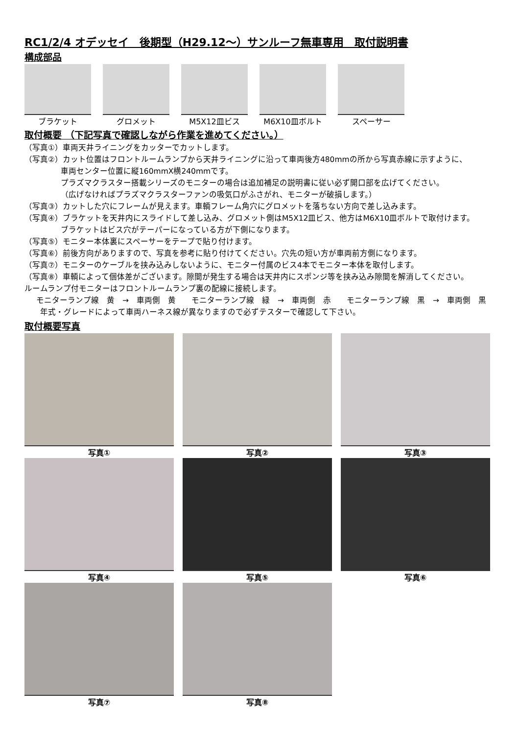RC1/2/4 オデッセイ　後期型（H29.12～）サンルーフ無車専用　取付説明書
構成部品
ブラケット グロメット M5X12皿ビス M6X10皿ボルト スペーサー
取付概要 （下記写真で確認しながら作業を進めてください。）
（写真①）車両天井ライニングをカッターでカットします。
（写真②）カット位置はフロントルームランプから天井ライニングに沿って車両後方480mmの所から写真赤線に示すように、
車両センター位置に縦160mmX横240mmです。
プラズマクラスター搭載シリーズのモニターの場合は追加補足の説明書に従い必ず開口部を広げてください。
（広げなければプラズマクラスターファンの吸気口がふさがれ、モニターが破損します。）
（写真③）カットした穴にフレームが見えます。車輌フレーム角穴にグロメットを落ちない方向で差し込みます。
（写真④）ブラケットを天井内にスライドして差し込み、グロメット側はM5X12皿ビス、他方はM6X10皿ボルトで取付けます。
ブラケットはビス穴がテーパーになっている方が下側になります。
（写真⑤）モニター本体裏にスペーサーをテープで貼り付けます。
（写真⑥）前後方向がありますので、写真を参考に貼り付けてください。穴先の短い方が車両前方側になります。
（写真⑦）モニターのケーブルを挟み込みしないように、モニター付属のビス4本でモニター本体を取付します。
（写真⑧）車輌によって個体差がございます。隙間が発生する場合は天井内にスポンジ等を挟み込み隙間を解消してください。
ルームランプ付モニターはフロントルームランプ裏の配線に接続します。
モニターランプ線　黄　→　車両側　黄　　モニターランプ線　緑　→　車両側　赤　　モニターランプ線　黒　→　車両側　黒
年式・グレードによって車両ハーネス線が異なりますので必ずテスターで確認して下さい。
取付概要写真
写真①
写真②
写真③
写真④
写真⑤
写真⑥
写真⑦
写真⑧